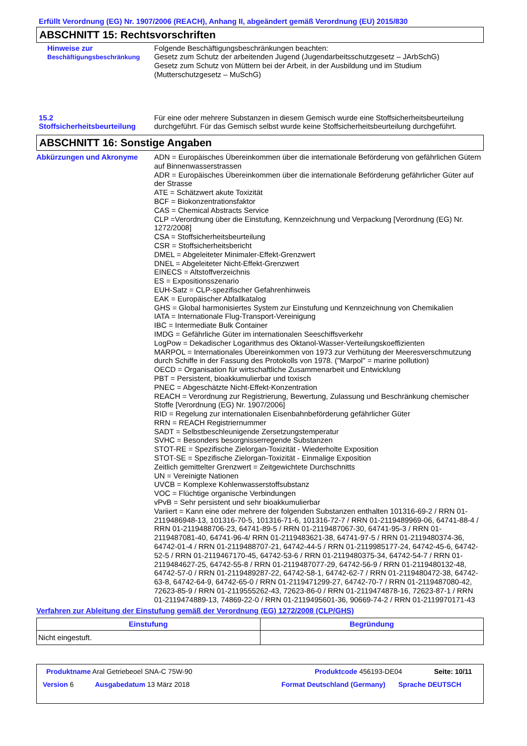Erfüllt Verordnung (EG) Nr. 1907/2006 (REACH), Anhang II, abgeändert gemäß Verordnung (EU) 2015/830
ABSCHNITT 15: Rechtsvorschriften
Hinweise zur
Beschäftigungsbeschränkung
Folgende Beschäftigungsbeschränkungen beachten:
Gesetz zum Schutz der arbeitenden Jugend (Jugendarbeitsschutzgesetz – JArbSchG)
Gesetz zum Schutz von Müttern bei der Arbeit, in der Ausbildung und im Studium
(Mutterschutzgesetz – MuSchG)
15.2
Stoffsicherheitsbeurteilung
Für eine oder mehrere Substanzen in diesem Gemisch wurde eine Stoffsicherheitsbeurteilung durchgeführt. Für das Gemisch selbst wurde keine Stoffsicherheitsbeurteilung durchgeführt.
ABSCHNITT 16: Sonstige Angaben
Abkürzungen und Akronyme ADN = Europäisches Übereinkommen über die internationale Beförderung von gefährlichen Gütern auf Binnenwasserstrassen
ADR = Europäisches Übereinkommen über die internationale Beförderung gefährlicher Güter auf der Strasse
ATE = Schätzwert akute Toxizität
BCF = Biokonzentrationsfaktor
CAS = Chemical Abstracts Service
CLP =Verordnung über die Einstufung, Kennzeichnung und Verpackung [Verordnung (EG) Nr. 1272/2008]
CSA = Stoffsicherheitsbeurteilung
CSR = Stoffsicherheitsbericht
DMEL = Abgeleiteter Minimaler-Effekt-Grenzwert
DNEL = Abgeleiteter Nicht-Effekt-Grenzwert
EINECS = Altstoffverzeichnis
ES = Expositionsszenario
EUH-Satz = CLP-spezifischer Gefahrenhinweis
EAK = Europäischer Abfallkatalog
GHS = Global harmonisiertes System zur Einstufung und Kennzeichnung von Chemikalien
IATA = Internationale Flug-Transport-Vereinigung
IBC = Intermediate Bulk Container
IMDG = Gefährliche Güter im internationalen Seeschiffsverkehr
LogPow = Dekadischer Logarithmus des Oktanol-Wasser-Verteilungskoeffizienten
MARPOL = Internationales Übereinkommen von 1973 zur Verhütung der Meeresverschmutzung durch Schiffe in der Fassung des Protokolls von 1978. ("Marpol" = marine pollution)
OECD = Organisation für wirtschaftliche Zusammenarbeit und Entwicklung
PBT = Persistent, bioakkumulierbar und toxisch
PNEC = Abgeschätzte Nicht-Effekt-Konzentration
REACH = Verordnung zur Registrierung, Bewertung, Zulassung und Beschränkung chemischer Stoffe [Verordnung (EG) Nr. 1907/2006]
RID = Regelung zur internationalen Eisenbahnbeförderung gefährlicher Güter
RRN = REACH Registriernummer
SADT = Selbstbeschleunigende Zersetzungstemperatur
SVHC = Besonders besorgnisserregende Substanzen
STOT-RE = Spezifische Zielorgan-Toxizität - Wiederholte Exposition
STOT-SE = Spezifische Zielorgan-Toxizität - Einmalige Exposition
Zeitlich gemittelter Grenzwert = Zeitgewichtete Durchschnitts
UN = Vereinigte Nationen
UVCB = Komplexe Kohlenwasserstoffsubstanz
VOC = Flüchtige organische Verbindungen
vPvB = Sehr persistent und sehr bioakkumulierbar
Variiert = Kann eine oder mehrere der folgenden Substanzen enthalten 101316-69-2 / RRN 01-2119486948-13, 101316-70-5, 101316-71-6, 101316-72-7 / RRN 01-2119489969-06, 64741-88-4 / RRN 01-2119488706-23, 64741-89-5 / RRN 01-2119487067-30, 64741-95-3 / RRN 01-2119487081-40, 64741-96-4/ RRN 01-2119483621-38, 64741-97-5 / RRN 01-2119480374-36, 64742-01-4 / RRN 01-2119488707-21, 64742-44-5 / RRN 01-2119985177-24, 64742-45-6, 64742-52-5 / RRN 01-2119467170-45, 64742-53-6 / RRN 01-2119480375-34, 64742-54-7 / RRN 01-2119484627-25, 64742-55-8 / RRN 01-2119487077-29, 64742-56-9 / RRN 01-2119480132-48, 64742-57-0 / RRN 01-2119489287-22, 64742-58-1, 64742-62-7 / RRN 01-2119480472-38, 64742-63-8, 64742-64-9, 64742-65-0 / RRN 01-2119471299-27, 64742-70-7 / RRN 01-2119487080-42, 72623-85-9 / RRN 01-2119555262-43, 72623-86-0 / RRN 01-2119474878-16, 72623-87-1 / RRN 01-2119474889-13, 74869-22-0 / RRN 01-2119495601-36, 90669-74-2 / RRN 01-2119970171-43
Verfahren zur Ableitung der Einstufung gemäß der Verordnung (EG) 1272/2008 (CLP/GHS)
| Einstufung | Begründung |
| --- | --- |
| Nicht eingestuft. | |
Produktname Aral Getriebeoel SNA-C 75W-90 Produktcode 456193-DE04 Seite: 10/11
Version 6 Ausgabedatum 13 März 2018 Format Deutschland (Germany)
Sprache DEUTSCH